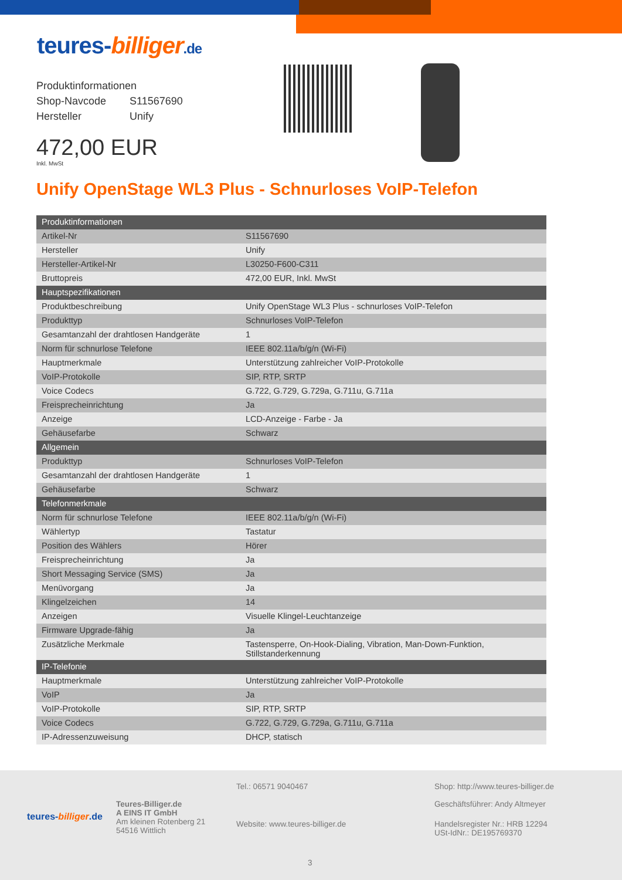teures-billiger.de
Produktinformationen
| Shop-Navcode | S11567690 |
| Hersteller | Unify |
472,00 EUR
Inkl. MwSt
Unify OpenStage WL3 Plus - Schnurloses VoIP-Telefon
| Produktinformationen | |
| --- | --- |
| Artikel-Nr | S11567690 |
| Hersteller | Unify |
| Hersteller-Artikel-Nr | L30250-F600-C311 |
| Bruttopreis | 472,00 EUR, Inkl. MwSt |
| Hauptspezifikationen | |
| Produktbeschreibung | Unify OpenStage WL3 Plus - schnurloses VoIP-Telefon |
| Produkttyp | Schnurloses VoIP-Telefon |
| Gesamtanzahl der drahtlosen Handgeräte | 1 |
| Norm für schnurlose Telefone | IEEE 802.11a/b/g/n (Wi-Fi) |
| Hauptmerkmale | Unterstützung zahlreicher VoIP-Protokolle |
| VoIP-Protokolle | SIP, RTP, SRTP |
| Voice Codecs | G.722, G.729, G.729a, G.711u, G.711a |
| Freisprecheinrichtung | Ja |
| Anzeige | LCD-Anzeige - Farbe - Ja |
| Gehäusefarbe | Schwarz |
| Allgemein | |
| Produkttyp | Schnurloses VoIP-Telefon |
| Gesamtanzahl der drahtlosen Handgeräte | 1 |
| Gehäusefarbe | Schwarz |
| Telefonmerkmale | |
| Norm für schnurlose Telefone | IEEE 802.11a/b/g/n (Wi-Fi) |
| Wählertyp | Tastatur |
| Position des Wählers | Hörer |
| Freisprecheinrichtung | Ja |
| Short Messaging Service (SMS) | Ja |
| Menüvorgang | Ja |
| Klingelzeichen | 14 |
| Anzeigen | Visuelle Klingel-Leuchtanzeige |
| Firmware Upgrade-fähig | Ja |
| Zusätzliche Merkmale | Tastensperre, On-Hook-Dialing, Vibration, Man-Down-Funktion, Stillstanderkennung |
| IP-Telefonie | |
| Hauptmerkmale | Unterstützung zahlreicher VoIP-Protokolle |
| VoIP | Ja |
| VoIP-Protokolle | SIP, RTP, SRTP |
| Voice Codecs | G.722, G.729, G.729a, G.711u, G.711a |
| IP-Adressenzuweisung | DHCP, statisch |
teures-billiger.de
Teures-Billiger.de
A EINS IT GmbH
Am kleinen Rotenberg 21
54516 Wittlich
Tel.: 06571 9040467
Website: www.teures-billiger.de
Shop: http://www.teures-billiger.de
Geschäftsführer: Andy Altmeyer
Handelsregister Nr.: HRB 12294
USt-IdNr.: DE195769370
3